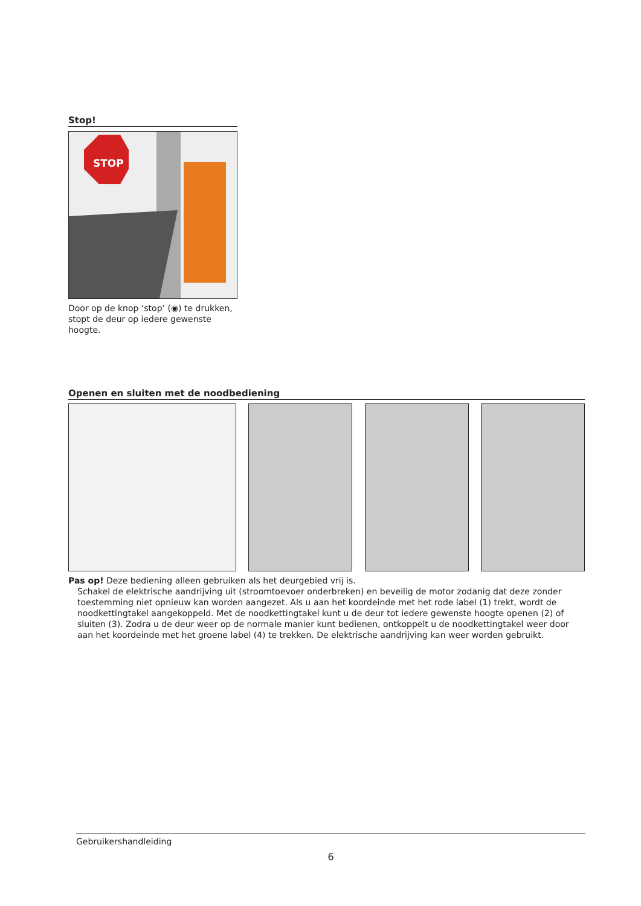Stop!
STOP
Door op de knop ‘stop’ (◉) te drukken,
stopt de deur op iedere gewenste hoogte.
Openen en sluiten met de noodbediening
Pas op! Deze bediening alleen gebruiken als het deurgebied vrij is.
Schakel de elektrische aandrijving uit (stroomtoevoer onderbreken) en beveilig de motor zodanig dat deze zonder toestemming niet opnieuw kan worden aangezet. Als u aan het koordeinde met het rode label (1) trekt, wordt de noodkettingtakel aangekoppeld. Met de noodkettingtakel kunt u de deur tot iedere gewenste hoogte openen (2) of sluiten (3). Zodra u de deur weer op de normale manier kunt bedienen, ontkoppelt u de noodkettingtakel weer door aan het koordeinde met het groene label (4) te trekken. De elektrische aandrijving kan weer worden gebruikt.
Gebruikershandleiding
6